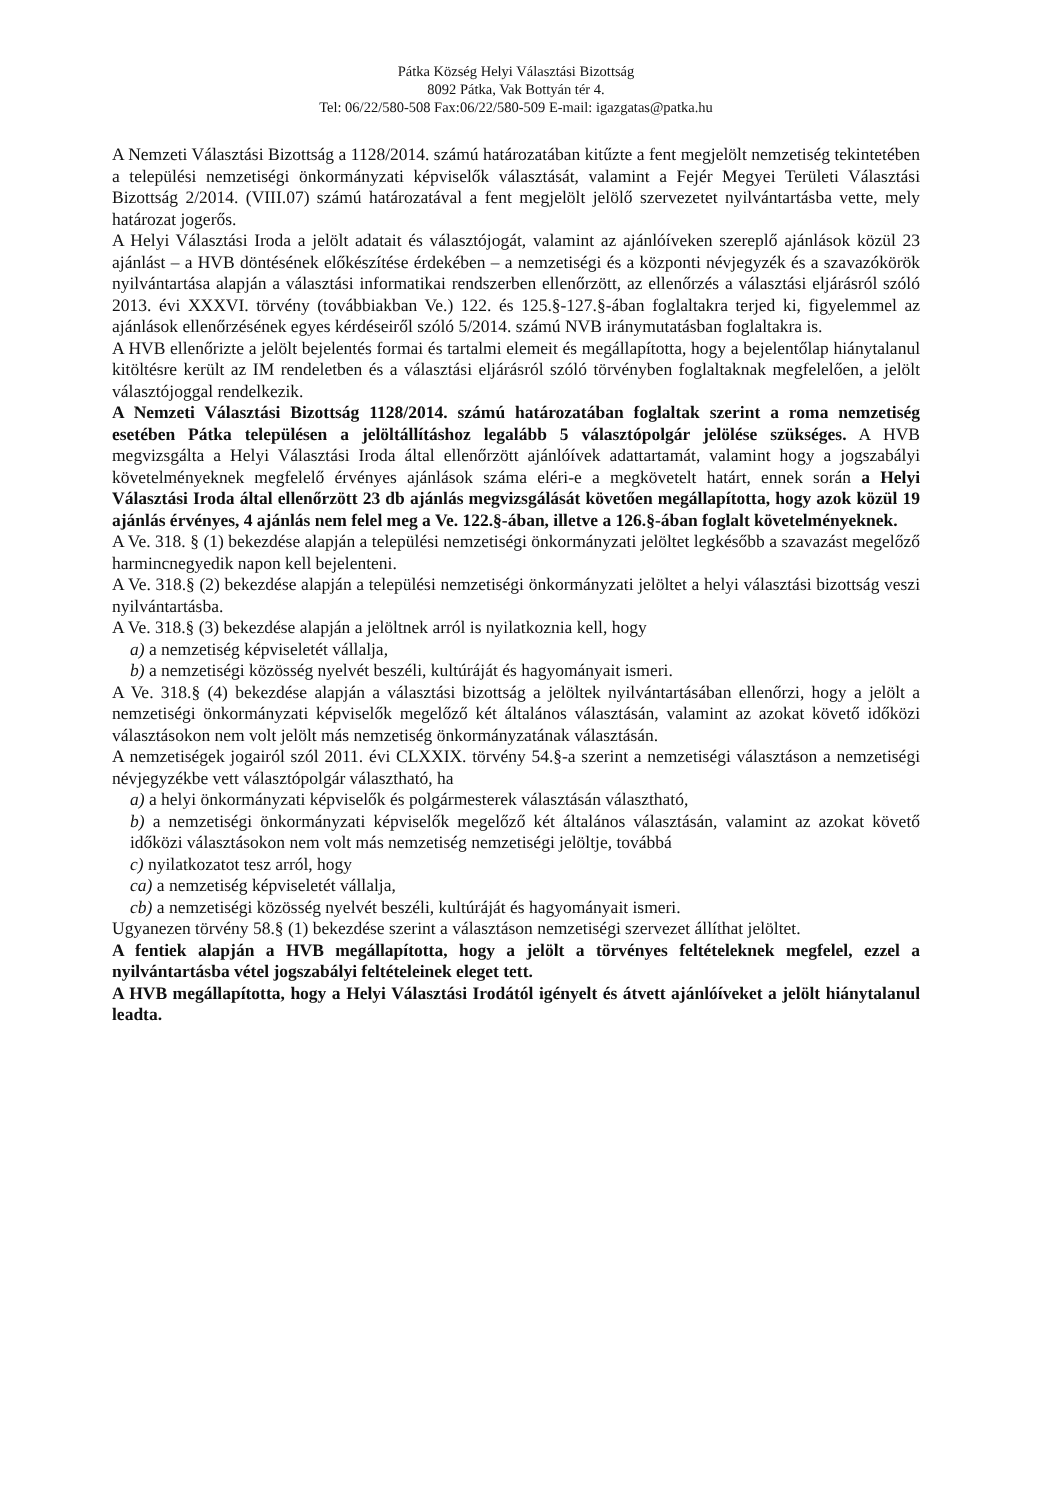Pátka Község Helyi Választási Bizottság
8092 Pátka, Vak Bottyán tér 4.
Tel: 06/22/580-508 Fax:06/22/580-509 E-mail: igazgatas@patka.hu
A Nemzeti Választási Bizottság a 1128/2014. számú határozatában kitűzte a fent megjelölt nemzetiség tekintetében a települési nemzetiségi önkormányzati képviselők választását, valamint a Fejér Megyei Területi Választási Bizottság 2/2014. (VIII.07) számú határozatával a fent megjelölt jelölő szervezetet nyilvántartásba vette, mely határozat jogerős.
A Helyi Választási Iroda a jelölt adatait és választójogát, valamint az ajánlóíveken szereplő ajánlások közül 23 ajánlást – a HVB döntésének előkészítése érdekében – a nemzetiségi és a központi névjegyzék és a szavazókörök nyilvántartása alapján a választási informatikai rendszerben ellenőrzött, az ellenőrzés a választási eljárásról szóló 2013. évi XXXVI. törvény (továbbiakban Ve.) 122. és 125.§-127.§-ában foglaltakra terjed ki, figyelemmel az ajánlások ellenőrzésének egyes kérdéseiről szóló 5/2014. számú NVB iránymutatásban foglaltakra is.
A HVB ellenőrizte a jelölt bejelentés formai és tartalmi elemeit és megállapította, hogy a bejelentőlap hiánytalanul kitöltésre került az IM rendeletben és a választási eljárásról szóló törvényben foglaltaknak megfelelően, a jelölt választójoggal rendelkezik.
A Nemzeti Választási Bizottság 1128/2014. számú határozatában foglaltak szerint a roma nemzetiség esetében Pátka településen a jelöltállításhoz legalább 5 választópolgár jelölése szükséges. A HVB megvizsgálta a Helyi Választási Iroda által ellenőrzött ajánlóívek adattartamát, valamint hogy a jogszabályi követelményeknek megfelelő érvényes ajánlások száma eléri-e a megkövetelt határt, ennek során a Helyi Választási Iroda által ellenőrzött 23 db ajánlás megvizsgálását követően megállapította, hogy azok közül 19 ajánlás érvényes, 4 ajánlás nem felel meg a Ve. 122.§-ában, illetve a 126.§-ában foglalt követelményeknek.
A Ve. 318. § (1) bekezdése alapján a települési nemzetiségi önkormányzati jelöltet legkésőbb a szavazást megelőző harmincnegyedik napon kell bejelenteni.
A Ve. 318.§ (2) bekezdése alapján a települési nemzetiségi önkormányzati jelöltet a helyi választási bizottság veszi nyilvántartásba.
A Ve. 318.§ (3) bekezdése alapján a jelöltnek arról is nyilatkoznia kell, hogy
a) a nemzetiség képviseletét vállalja,
b) a nemzetiségi közösség nyelvét beszéli, kultúráját és hagyományait ismeri.
A Ve. 318.§ (4) bekezdése alapján a választási bizottság a jelöltek nyilvántartásában ellenőrzi, hogy a jelölt a nemzetiségi önkormányzati képviselők megelőző két általános választásán, valamint az azokat követő időközi választásokon nem volt jelölt más nemzetiség önkormányzatának választásán.
A nemzetiségek jogairól szól 2011. évi CLXXIX. törvény 54.§-a szerint a nemzetiségi választáson a nemzetiségi névjegyzékbe vett választópolgár választható, ha
a) a helyi önkormányzati képviselők és polgármesterek választásán választható,
b) a nemzetiségi önkormányzati képviselők megelőző két általános választásán, valamint az azokat követő időközi választásokon nem volt más nemzetiség nemzetiségi jelöltje, továbbá
c) nyilatkozatot tesz arról, hogy
ca) a nemzetiség képviseletét vállalja,
cb) a nemzetiségi közösség nyelvét beszéli, kultúráját és hagyományait ismeri.
Ugyanezen törvény 58.§ (1) bekezdése szerint a választáson nemzetiségi szervezet állíthat jelöltet.
A fentiek alapján a HVB megállapította, hogy a jelölt a törvényes feltételeknek megfelel, ezzel a nyilvántartásba vétel jogszabályi feltételeinek eleget tett.
A HVB megállapította, hogy a Helyi Választási Irodától igényelt és átvett ajánlóíveket a jelölt hiánytalanul leadta.